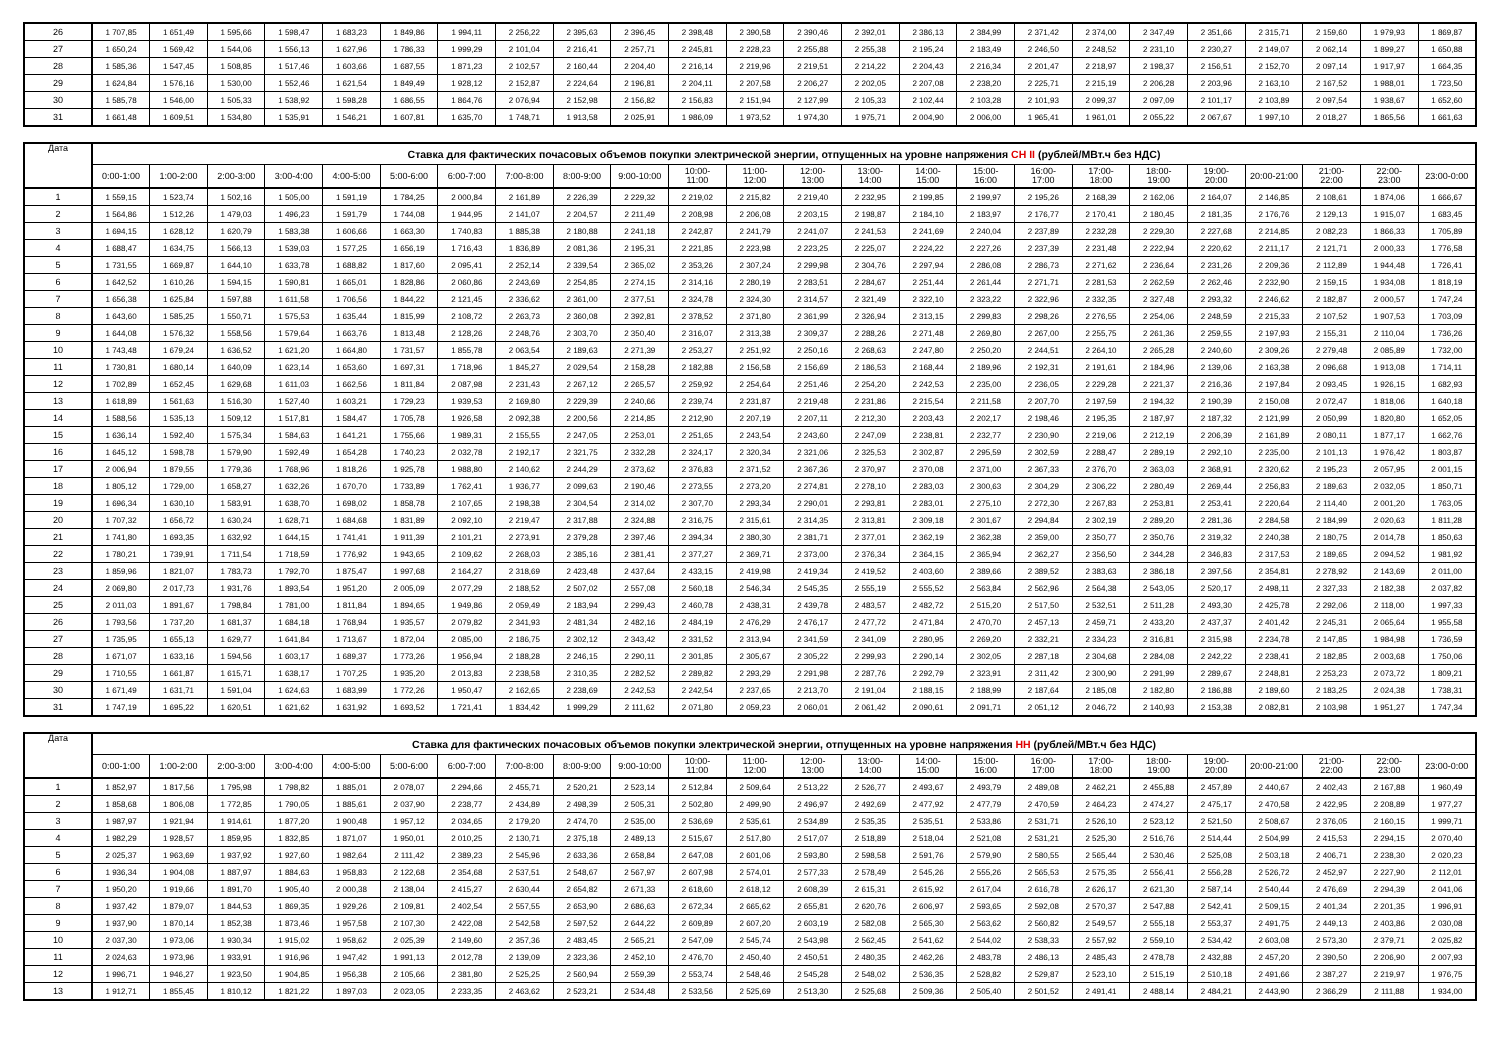| 26 | 1 707,85 | 1 651,49 | 1 595,66 | 1 598,47 | 1 683,23 | 1 849,86 | 1 994,11 | 2 256,22 | 2 395,63 | 2 396,45 | 2 398,48 | 2 390,58 | 2 390,46 | 2 392,01 | 2 386,13 | 2 384,99 | 2 371,42 | 2 374,00 | 2 347,49 | 2 351,66 | 2 315,71 | 2 159,60 | 1 979,93 | 1 869,87 |
| 27 | 1 650,24 | 1 569,42 | 1 544,06 | 1 556,13 | 1 627,96 | 1 786,33 | 1 999,29 | 2 101,04 | 2 216,41 | 2 257,71 | 2 245,81 | 2 228,23 | 2 255,88 | 2 255,38 | 2 195,24 | 2 183,49 | 2 246,50 | 2 248,52 | 2 231,10 | 2 230,27 | 2 149,07 | 2 062,14 | 1 899,27 | 1 650,88 |
| 28 | 1 585,36 | 1 547,45 | 1 508,85 | 1 517,46 | 1 603,66 | 1 687,55 | 1 871,23 | 2 102,57 | 2 160,44 | 2 204,40 | 2 216,14 | 2 219,96 | 2 219,51 | 2 214,22 | 2 204,43 | 2 216,34 | 2 201,47 | 2 218,97 | 2 198,37 | 2 156,51 | 2 152,70 | 2 097,14 | 1 917,97 | 1 664,35 |
| 29 | 1 624,84 | 1 576,16 | 1 530,00 | 1 552,46 | 1 621,54 | 1 849,49 | 1 928,12 | 2 152,87 | 2 224,64 | 2 196,81 | 2 204,11 | 2 207,58 | 2 206,27 | 2 202,05 | 2 207,08 | 2 238,20 | 2 225,71 | 2 215,19 | 2 206,28 | 2 203,96 | 2 163,10 | 2 167,52 | 1 988,01 | 1 723,50 |
| 30 | 1 585,78 | 1 546,00 | 1 505,33 | 1 538,92 | 1 598,28 | 1 686,55 | 1 864,76 | 2 076,94 | 2 152,98 | 2 156,82 | 2 156,83 | 2 151,94 | 2 127,99 | 2 105,33 | 2 102,44 | 2 103,28 | 2 101,93 | 2 099,37 | 2 097,09 | 2 101,17 | 2 103,89 | 2 097,54 | 1 938,67 | 1 652,60 |
| 31 | 1 661,48 | 1 609,51 | 1 534,80 | 1 535,91 | 1 546,21 | 1 607,81 | 1 635,70 | 1 748,71 | 1 913,58 | 2 025,91 | 1 986,09 | 1 973,52 | 1 974,30 | 1 975,71 | 2 004,90 | 2 006,00 | 1 965,41 | 1 961,01 | 2 055,22 | 2 067,67 | 1 997,10 | 2 018,27 | 1 865,56 | 1 661,63 |
| Дата | Ставка для фактических почасовых объемов покупки электрической энергии, отпущенных на уровне напряжения СН II (рублей/МВт.ч без НДС) | | | | | | | | | | | | | | | | | | | | | | | |
| --- | --- | --- | --- | --- | --- | --- | --- | --- | --- | --- | --- | --- | --- | --- | --- | --- | --- | --- | --- | --- | --- | --- | --- | --- |
| | 0:00-1:00 | 1:00-2:00 | 2:00-3:00 | 3:00-4:00 | 4:00-5:00 | 5:00-6:00 | 6:00-7:00 | 7:00-8:00 | 8:00-9:00 | 9:00-10:00 | 10:00- 11:00 | 11:00- 12:00 | 12:00- 13:00 | 13:00- 14:00 | 14:00- 15:00 | 15:00- 16:00 | 16:00- 17:00 | 17:00- 18:00 | 18:00- 19:00 | 19:00- 20:00 | 20:00-21:00 | 21:00- 22:00 | 22:00- 23:00 | 23:00-0:00 |
| 1 | 1 559,15 | 1 523,74 | 1 502,16 | 1 505,00 | 1 591,19 | 1 784,25 | 2 000,84 | 2 161,89 | 2 226,39 | 2 229,32 | 2 219,02 | 2 215,82 | 2 219,40 | 2 232,95 | 2 199,85 | 2 199,97 | 2 195,26 | 2 168,39 | 2 162,06 | 2 164,07 | 2 146,85 | 2 108,61 | 1 874,06 | 1 666,67 |
| 2 | 1 564,86 | 1 512,26 | 1 479,03 | 1 496,23 | 1 591,79 | 1 744,08 | 1 944,95 | 2 141,07 | 2 204,57 | 2 211,49 | 2 208,98 | 2 206,08 | 2 203,15 | 2 198,87 | 2 184,10 | 2 183,97 | 2 176,77 | 2 170,41 | 2 180,45 | 2 181,35 | 2 176,76 | 2 129,13 | 1 915,07 | 1 683,45 |
| 3 | 1 694,15 | 1 628,12 | 1 620,79 | 1 583,38 | 1 606,66 | 1 663,30 | 1 740,83 | 1 885,38 | 2 180,88 | 2 241,18 | 2 242,87 | 2 241,79 | 2 241,07 | 2 241,53 | 2 241,69 | 2 240,04 | 2 237,89 | 2 232,28 | 2 229,30 | 2 227,68 | 2 214,85 | 2 082,23 | 1 866,33 | 1 705,89 |
| 4 | 1 688,47 | 1 634,75 | 1 566,13 | 1 539,03 | 1 577,25 | 1 656,19 | 1 716,43 | 1 836,89 | 2 081,36 | 2 195,31 | 2 221,85 | 2 223,98 | 2 223,25 | 2 225,07 | 2 224,22 | 2 227,26 | 2 237,39 | 2 231,48 | 2 222,94 | 2 220,62 | 2 211,17 | 2 121,71 | 2 000,33 | 1 776,58 |
| 5 | 1 731,55 | 1 669,87 | 1 644,10 | 1 633,78 | 1 688,82 | 1 817,60 | 2 095,41 | 2 252,14 | 2 339,54 | 2 365,02 | 2 353,26 | 2 307,24 | 2 299,98 | 2 304,76 | 2 297,94 | 2 286,08 | 2 286,73 | 2 271,62 | 2 236,64 | 2 231,26 | 2 209,36 | 2 112,89 | 1 944,48 | 1 726,41 |
| 6 | 1 642,52 | 1 610,26 | 1 594,15 | 1 590,81 | 1 665,01 | 1 828,86 | 2 060,86 | 2 243,69 | 2 254,85 | 2 274,15 | 2 314,16 | 2 280,19 | 2 283,51 | 2 284,67 | 2 251,44 | 2 261,44 | 2 271,71 | 2 281,53 | 2 262,59 | 2 262,46 | 2 232,90 | 2 159,15 | 1 934,08 | 1 818,19 |
| 7 | 1 656,38 | 1 625,84 | 1 597,88 | 1 611,58 | 1 706,56 | 1 844,22 | 2 121,45 | 2 336,62 | 2 361,00 | 2 377,51 | 2 324,78 | 2 324,30 | 2 314,57 | 2 321,49 | 2 322,10 | 2 323,22 | 2 322,96 | 2 332,35 | 2 327,48 | 2 293,32 | 2 246,62 | 2 182,87 | 2 000,57 | 1 747,24 |
| 8 | 1 643,60 | 1 585,25 | 1 550,71 | 1 575,53 | 1 635,44 | 1 815,99 | 2 108,72 | 2 263,73 | 2 360,08 | 2 392,81 | 2 378,52 | 2 371,80 | 2 361,99 | 2 326,94 | 2 313,15 | 2 299,83 | 2 298,26 | 2 276,55 | 2 254,06 | 2 248,59 | 2 215,33 | 2 107,52 | 1 907,53 | 1 703,09 |
| 9 | 1 644,08 | 1 576,32 | 1 558,56 | 1 579,64 | 1 663,76 | 1 813,48 | 2 128,26 | 2 248,76 | 2 303,70 | 2 350,40 | 2 316,07 | 2 313,38 | 2 309,37 | 2 288,26 | 2 271,48 | 2 269,80 | 2 267,00 | 2 255,75 | 2 261,36 | 2 259,55 | 2 197,93 | 2 155,31 | 2 110,04 | 1 736,26 |
| 10 | 1 743,48 | 1 679,24 | 1 636,52 | 1 621,20 | 1 664,80 | 1 731,57 | 1 855,78 | 2 063,54 | 2 189,63 | 2 271,39 | 2 253,27 | 2 251,92 | 2 250,16 | 2 268,63 | 2 247,80 | 2 250,20 | 2 244,51 | 2 264,10 | 2 265,28 | 2 240,60 | 2 309,26 | 2 279,48 | 2 085,89 | 1 732,00 |
| 11 | 1 730,81 | 1 680,14 | 1 640,09 | 1 623,14 | 1 653,60 | 1 697,31 | 1 718,96 | 1 845,27 | 2 029,54 | 2 158,28 | 2 182,88 | 2 156,58 | 2 156,69 | 2 186,53 | 2 168,44 | 2 189,96 | 2 192,31 | 2 191,61 | 2 184,96 | 2 139,06 | 2 163,38 | 2 096,68 | 1 913,08 | 1 714,11 |
| 12 | 1 702,89 | 1 652,45 | 1 629,68 | 1 611,03 | 1 662,56 | 1 811,84 | 2 087,98 | 2 231,43 | 2 267,12 | 2 265,57 | 2 259,92 | 2 254,64 | 2 251,46 | 2 254,20 | 2 242,53 | 2 235,00 | 2 236,05 | 2 229,28 | 2 221,37 | 2 216,36 | 2 197,84 | 2 093,45 | 1 926,15 | 1 682,93 |
| 13 | 1 618,89 | 1 561,63 | 1 516,30 | 1 527,40 | 1 603,21 | 1 729,23 | 1 939,53 | 2 169,80 | 2 229,39 | 2 240,66 | 2 239,74 | 2 231,87 | 2 219,48 | 2 231,86 | 2 215,54 | 2 211,58 | 2 207,70 | 2 197,59 | 2 194,32 | 2 190,39 | 2 150,08 | 2 072,47 | 1 818,06 | 1 640,18 |
| 14 | 1 588,56 | 1 535,13 | 1 509,12 | 1 517,81 | 1 584,47 | 1 705,78 | 1 926,58 | 2 092,38 | 2 200,56 | 2 214,85 | 2 212,90 | 2 207,19 | 2 207,11 | 2 212,30 | 2 203,43 | 2 202,17 | 2 198,46 | 2 195,35 | 2 187,97 | 2 187,32 | 2 121,99 | 2 050,99 | 1 820,80 | 1 652,05 |
| 15 | 1 636,14 | 1 592,40 | 1 575,34 | 1 584,63 | 1 641,21 | 1 755,66 | 1 989,31 | 2 155,55 | 2 247,05 | 2 253,01 | 2 251,65 | 2 243,54 | 2 243,60 | 2 247,09 | 2 238,81 | 2 232,77 | 2 230,90 | 2 219,06 | 2 212,19 | 2 206,39 | 2 161,89 | 2 080,11 | 1 877,17 | 1 662,76 |
| 16 | 1 645,12 | 1 598,78 | 1 579,90 | 1 592,49 | 1 654,28 | 1 740,23 | 2 032,78 | 2 192,17 | 2 321,75 | 2 332,28 | 2 324,17 | 2 320,34 | 2 321,06 | 2 325,53 | 2 302,87 | 2 295,59 | 2 302,59 | 2 288,47 | 2 289,19 | 2 292,10 | 2 235,00 | 2 101,13 | 1 976,42 | 1 803,87 |
| 17 | 2 006,94 | 1 879,55 | 1 779,36 | 1 768,96 | 1 818,26 | 1 925,78 | 1 988,80 | 2 140,62 | 2 244,29 | 2 373,62 | 2 376,83 | 2 371,52 | 2 367,36 | 2 370,97 | 2 370,08 | 2 371,00 | 2 367,33 | 2 376,70 | 2 363,03 | 2 368,91 | 2 320,62 | 2 195,23 | 2 057,95 | 2 001,15 |
| 18 | 1 805,12 | 1 729,00 | 1 658,27 | 1 632,26 | 1 670,70 | 1 733,89 | 1 762,41 | 1 936,77 | 2 099,63 | 2 190,46 | 2 273,55 | 2 273,20 | 2 274,81 | 2 278,10 | 2 283,03 | 2 300,63 | 2 304,29 | 2 306,22 | 2 280,49 | 2 269,44 | 2 256,83 | 2 189,63 | 2 032,05 | 1 850,71 |
| 19 | 1 696,34 | 1 630,10 | 1 583,91 | 1 638,70 | 1 698,02 | 1 858,78 | 2 107,65 | 2 198,38 | 2 304,54 | 2 314,02 | 2 307,70 | 2 293,34 | 2 290,01 | 2 293,81 | 2 283,01 | 2 275,10 | 2 272,30 | 2 267,83 | 2 253,81 | 2 253,41 | 2 220,64 | 2 114,40 | 2 001,20 | 1 763,05 |
| 20 | 1 707,32 | 1 656,72 | 1 630,24 | 1 628,71 | 1 684,68 | 1 831,89 | 2 092,10 | 2 219,47 | 2 317,88 | 2 324,88 | 2 316,75 | 2 315,61 | 2 314,35 | 2 313,81 | 2 309,18 | 2 301,67 | 2 294,84 | 2 302,19 | 2 289,20 | 2 281,36 | 2 284,58 | 2 184,99 | 2 020,63 | 1 811,28 |
| 21 | 1 741,80 | 1 693,35 | 1 632,92 | 1 644,15 | 1 741,41 | 1 911,39 | 2 101,21 | 2 273,91 | 2 379,28 | 2 397,46 | 2 394,34 | 2 380,30 | 2 381,71 | 2 377,01 | 2 362,19 | 2 362,38 | 2 359,00 | 2 350,77 | 2 350,76 | 2 319,32 | 2 240,38 | 2 180,75 | 2 014,78 | 1 850,63 |
| 22 | 1 780,21 | 1 739,91 | 1 711,54 | 1 718,59 | 1 776,92 | 1 943,65 | 2 109,62 | 2 268,03 | 2 385,16 | 2 381,41 | 2 377,27 | 2 369,71 | 2 373,00 | 2 376,34 | 2 364,15 | 2 365,94 | 2 362,27 | 2 356,50 | 2 344,28 | 2 346,83 | 2 317,53 | 2 189,65 | 2 094,52 | 1 981,92 |
| 23 | 1 859,96 | 1 821,07 | 1 783,73 | 1 792,70 | 1 875,47 | 1 997,68 | 2 164,27 | 2 318,69 | 2 423,48 | 2 437,64 | 2 433,15 | 2 419,98 | 2 419,34 | 2 419,52 | 2 403,60 | 2 389,66 | 2 389,52 | 2 383,63 | 2 386,18 | 2 397,56 | 2 354,81 | 2 278,92 | 2 143,69 | 2 011,00 |
| 24 | 2 069,80 | 2 017,73 | 1 931,76 | 1 893,54 | 1 951,20 | 2 005,09 | 2 077,29 | 2 188,52 | 2 507,02 | 2 557,08 | 2 560,18 | 2 546,34 | 2 545,35 | 2 555,19 | 2 555,52 | 2 563,84 | 2 562,96 | 2 564,38 | 2 543,05 | 2 520,17 | 2 498,11 | 2 327,33 | 2 182,38 | 2 037,82 |
| 25 | 2 011,03 | 1 891,67 | 1 798,84 | 1 781,00 | 1 811,84 | 1 894,65 | 1 949,86 | 2 059,49 | 2 183,94 | 2 299,43 | 2 460,78 | 2 438,31 | 2 439,78 | 2 483,57 | 2 482,72 | 2 515,20 | 2 517,50 | 2 532,51 | 2 511,28 | 2 493,30 | 2 425,78 | 2 292,06 | 2 118,00 | 1 997,33 |
| 26 | 1 793,56 | 1 737,20 | 1 681,37 | 1 684,18 | 1 768,94 | 1 935,57 | 2 079,82 | 2 341,93 | 2 481,34 | 2 482,16 | 2 484,19 | 2 476,29 | 2 476,17 | 2 477,72 | 2 471,84 | 2 470,70 | 2 457,13 | 2 459,71 | 2 433,20 | 2 437,37 | 2 401,42 | 2 245,31 | 2 065,64 | 1 955,58 |
| 27 | 1 735,95 | 1 655,13 | 1 629,77 | 1 641,84 | 1 713,67 | 1 872,04 | 2 085,00 | 2 186,75 | 2 302,12 | 2 343,42 | 2 331,52 | 2 313,94 | 2 341,59 | 2 341,09 | 2 280,95 | 2 269,20 | 2 332,21 | 2 334,23 | 2 316,81 | 2 315,98 | 2 234,78 | 2 147,85 | 1 984,98 | 1 736,59 |
| 28 | 1 671,07 | 1 633,16 | 1 594,56 | 1 603,17 | 1 689,37 | 1 773,26 | 1 956,94 | 2 188,28 | 2 246,15 | 2 290,11 | 2 301,85 | 2 305,67 | 2 305,22 | 2 299,93 | 2 290,14 | 2 302,05 | 2 287,18 | 2 304,68 | 2 284,08 | 2 242,22 | 2 238,41 | 2 182,85 | 2 003,68 | 1 750,06 |
| 29 | 1 710,55 | 1 661,87 | 1 615,71 | 1 638,17 | 1 707,25 | 1 935,20 | 2 013,83 | 2 238,58 | 2 310,35 | 2 282,52 | 2 289,82 | 2 293,29 | 2 291,98 | 2 287,76 | 2 292,79 | 2 323,91 | 2 311,42 | 2 300,90 | 2 291,99 | 2 289,67 | 2 248,81 | 2 253,23 | 2 073,72 | 1 809,21 |
| 30 | 1 671,49 | 1 631,71 | 1 591,04 | 1 624,63 | 1 683,99 | 1 772,26 | 1 950,47 | 2 162,65 | 2 238,69 | 2 242,53 | 2 242,54 | 2 237,65 | 2 213,70 | 2 191,04 | 2 188,15 | 2 188,99 | 2 187,64 | 2 185,08 | 2 182,80 | 2 186,88 | 2 189,60 | 2 183,25 | 2 024,38 | 1 738,31 |
| 31 | 1 747,19 | 1 695,22 | 1 620,51 | 1 621,62 | 1 631,92 | 1 693,52 | 1 721,41 | 1 834,42 | 1 999,29 | 2 111,62 | 2 071,80 | 2 059,23 | 2 060,01 | 2 061,42 | 2 090,61 | 2 091,71 | 2 051,12 | 2 046,72 | 2 140,93 | 2 153,38 | 2 082,81 | 2 103,98 | 1 951,27 | 1 747,34 |
| Дата | Ставка для фактических почасовых объемов покупки электрической энергии, отпущенных на уровне напряжения НН (рублей/МВт.ч без НДС) | | | | | | | | | | | | | | | | | | | | | | | |
| --- | --- | --- | --- | --- | --- | --- | --- | --- | --- | --- | --- | --- | --- | --- | --- | --- | --- | --- | --- | --- | --- | --- | --- | --- |
| | 0:00-1:00 | 1:00-2:00 | 2:00-3:00 | 3:00-4:00 | 4:00-5:00 | 5:00-6:00 | 6:00-7:00 | 7:00-8:00 | 8:00-9:00 | 9:00-10:00 | 10:00- 11:00 | 11:00- 12:00 | 12:00- 13:00 | 13:00- 14:00 | 14:00- 15:00 | 15:00- 16:00 | 16:00- 17:00 | 17:00- 18:00 | 18:00- 19:00 | 19:00- 20:00 | 20:00-21:00 | 21:00- 22:00 | 22:00- 23:00 | 23:00-0:00 |
| 1 | 1 852,97 | 1 817,56 | 1 795,98 | 1 798,82 | 1 885,01 | 2 078,07 | 2 294,66 | 2 455,71 | 2 520,21 | 2 523,14 | 2 512,84 | 2 509,64 | 2 513,22 | 2 526,77 | 2 493,67 | 2 493,79 | 2 489,08 | 2 462,21 | 2 455,88 | 2 457,89 | 2 440,67 | 2 402,43 | 2 167,88 | 1 960,49 |
| 2 | 1 858,68 | 1 806,08 | 1 772,85 | 1 790,05 | 1 885,61 | 2 037,90 | 2 238,77 | 2 434,89 | 2 498,39 | 2 505,31 | 2 502,80 | 2 499,90 | 2 496,97 | 2 492,69 | 2 477,92 | 2 477,79 | 2 470,59 | 2 464,23 | 2 474,27 | 2 475,17 | 2 470,58 | 2 422,95 | 2 208,89 | 1 977,27 |
| 3 | 1 987,97 | 1 921,94 | 1 914,61 | 1 877,20 | 1 900,48 | 1 957,12 | 2 034,65 | 2 179,20 | 2 474,70 | 2 535,00 | 2 536,69 | 2 535,61 | 2 534,89 | 2 535,35 | 2 535,51 | 2 533,86 | 2 531,71 | 2 526,10 | 2 523,12 | 2 521,50 | 2 508,67 | 2 376,05 | 2 160,15 | 1 999,71 |
| 4 | 1 982,29 | 1 928,57 | 1 859,95 | 1 832,85 | 1 871,07 | 1 950,01 | 2 010,25 | 2 130,71 | 2 375,18 | 2 489,13 | 2 515,67 | 2 517,80 | 2 517,07 | 2 518,89 | 2 518,04 | 2 521,08 | 2 531,21 | 2 525,30 | 2 516,76 | 2 514,44 | 2 504,99 | 2 415,53 | 2 294,15 | 2 070,40 |
| 5 | 2 025,37 | 1 963,69 | 1 937,92 | 1 927,60 | 1 982,64 | 2 111,42 | 2 389,23 | 2 545,96 | 2 633,36 | 2 658,84 | 2 647,08 | 2 601,06 | 2 593,80 | 2 598,58 | 2 591,76 | 2 579,90 | 2 580,55 | 2 565,44 | 2 530,46 | 2 525,08 | 2 503,18 | 2 406,71 | 2 238,30 | 2 020,23 |
| 6 | 1 936,34 | 1 904,08 | 1 887,97 | 1 884,63 | 1 958,83 | 2 122,68 | 2 354,68 | 2 537,51 | 2 548,67 | 2 567,97 | 2 607,98 | 2 574,01 | 2 577,33 | 2 578,49 | 2 545,26 | 2 555,26 | 2 565,53 | 2 575,35 | 2 556,41 | 2 556,28 | 2 526,72 | 2 452,97 | 2 227,90 | 2 112,01 |
| 7 | 1 950,20 | 1 919,66 | 1 891,70 | 1 905,40 | 2 000,38 | 2 138,04 | 2 415,27 | 2 630,44 | 2 654,82 | 2 671,33 | 2 618,60 | 2 618,12 | 2 608,39 | 2 615,31 | 2 615,92 | 2 617,04 | 2 616,78 | 2 626,17 | 2 621,30 | 2 587,14 | 2 540,44 | 2 476,69 | 2 294,39 | 2 041,06 |
| 8 | 1 937,42 | 1 879,07 | 1 844,53 | 1 869,35 | 1 929,26 | 2 109,81 | 2 402,54 | 2 557,55 | 2 653,90 | 2 686,63 | 2 672,34 | 2 665,62 | 2 655,81 | 2 620,76 | 2 606,97 | 2 593,65 | 2 592,08 | 2 570,37 | 2 547,88 | 2 542,41 | 2 509,15 | 2 401,34 | 2 201,35 | 1 996,91 |
| 9 | 1 937,90 | 1 870,14 | 1 852,38 | 1 873,46 | 1 957,58 | 2 107,30 | 2 422,08 | 2 542,58 | 2 597,52 | 2 644,22 | 2 609,89 | 2 607,20 | 2 603,19 | 2 582,08 | 2 565,30 | 2 563,62 | 2 560,82 | 2 549,57 | 2 555,18 | 2 553,37 | 2 491,75 | 2 449,13 | 2 403,86 | 2 030,08 |
| 10 | 2 037,30 | 1 973,06 | 1 930,34 | 1 915,02 | 1 958,62 | 2 025,39 | 2 149,60 | 2 357,36 | 2 483,45 | 2 565,21 | 2 547,09 | 2 545,74 | 2 543,98 | 2 562,45 | 2 541,62 | 2 544,02 | 2 538,33 | 2 557,92 | 2 559,10 | 2 534,42 | 2 603,08 | 2 573,30 | 2 379,71 | 2 025,82 |
| 11 | 2 024,63 | 1 973,96 | 1 933,91 | 1 916,96 | 1 947,42 | 1 991,13 | 2 012,78 | 2 139,09 | 2 323,36 | 2 452,10 | 2 476,70 | 2 450,40 | 2 450,51 | 2 480,35 | 2 462,26 | 2 483,78 | 2 486,13 | 2 485,43 | 2 478,78 | 2 432,88 | 2 457,20 | 2 390,50 | 2 206,90 | 2 007,93 |
| 12 | 1 996,71 | 1 946,27 | 1 923,50 | 1 904,85 | 1 956,38 | 2 105,66 | 2 381,80 | 2 525,25 | 2 560,94 | 2 559,39 | 2 553,74 | 2 548,46 | 2 545,28 | 2 548,02 | 2 536,35 | 2 528,82 | 2 529,87 | 2 523,10 | 2 515,19 | 2 510,18 | 2 491,66 | 2 387,27 | 2 219,97 | 1 976,75 |
| 13 | 1 912,71 | 1 855,45 | 1 810,12 | 1 821,22 | 1 897,03 | 2 023,05 | 2 233,35 | 2 463,62 | 2 523,21 | 2 534,48 | 2 533,56 | 2 525,69 | 2 513,30 | 2 525,68 | 2 509,36 | 2 505,40 | 2 501,52 | 2 491,41 | 2 488,14 | 2 484,21 | 2 443,90 | 2 366,29 | 2 111,88 | 1 934,00 |